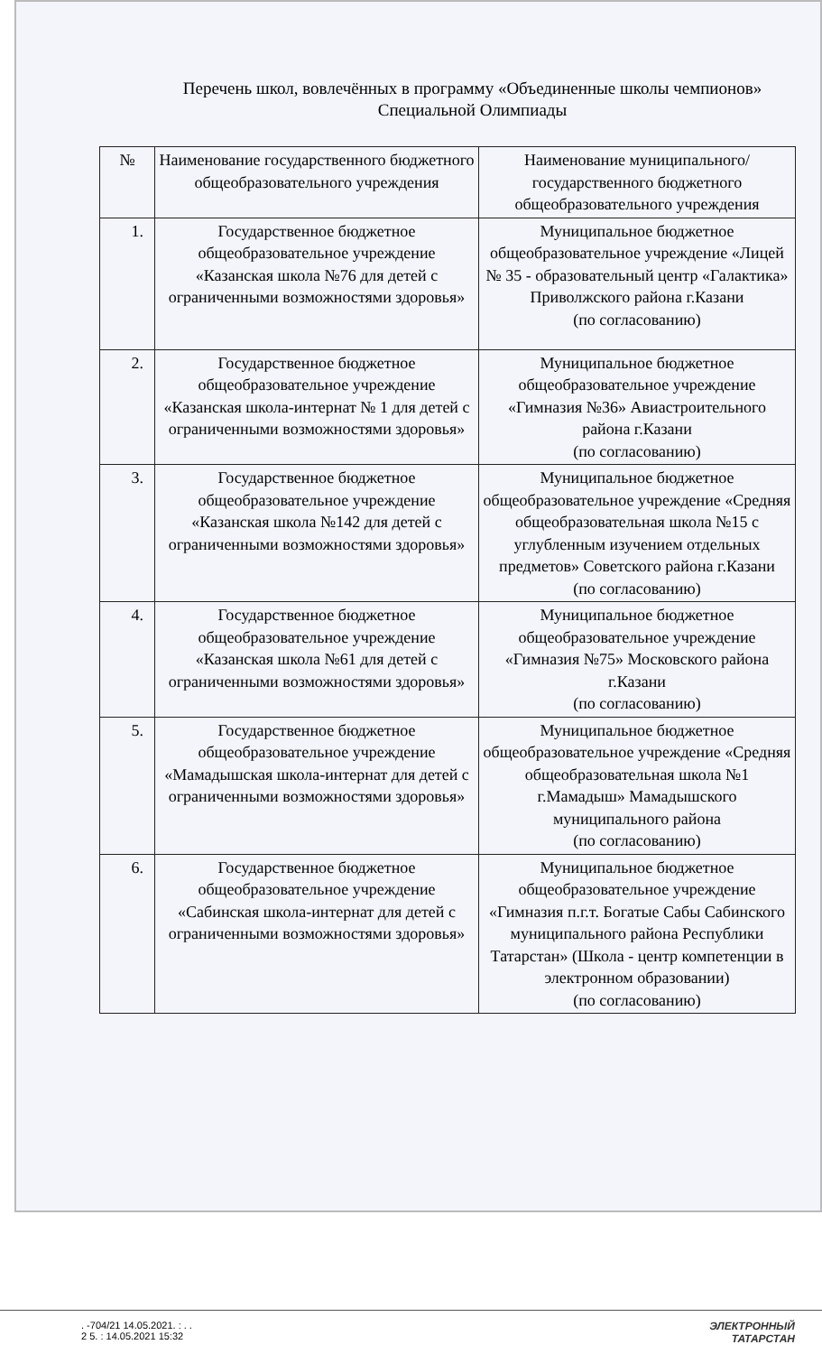Перечень школ, вовлечённых в программу «Объединенные школы чемпионов» Специальной Олимпиады
| № | Наименование государственного бюджетного общеобразовательного учреждения | Наименование муниципального/государственного бюджетного общеобразовательного учреждения |
| --- | --- | --- |
| 1. | Государственное бюджетное общеобразовательное учреждение «Казанская школа №76 для детей с ограниченными возможностями здоровья» | Муниципальное бюджетное общеобразовательное учреждение «Лицей № 35 - образовательный центр «Галактика» Приволжского района г.Казани (по согласованию) |
| 2. | Государственное бюджетное общеобразовательное учреждение «Казанская школа-интернат № 1 для детей с ограниченными возможностями здоровья» | Муниципальное бюджетное общеобразовательное учреждение «Гимназия №36» Авиастроительного района г.Казани (по согласованию) |
| 3. | Государственное бюджетное общеобразовательное учреждение «Казанская школа №142 для детей с ограниченными возможностями здоровья» | Муниципальное бюджетное общеобразовательное учреждение «Средняя общеобразовательная школа №15 с углубленным изучением отдельных предметов» Советского района г.Казани (по согласованию) |
| 4. | Государственное бюджетное общеобразовательное учреждение «Казанская школа №61 для детей с ограниченными возможностями здоровья» | Муниципальное бюджетное общеобразовательное учреждение «Гимназия №75» Московского района г.Казани (по согласованию) |
| 5. | Государственное бюджетное общеобразовательное учреждение «Мамадышская школа-интернат для детей с ограниченными возможностями здоровья» | Муниципальное бюджетное общеобразовательное учреждение «Средняя общеобразовательная школа №1 г.Мамадыш» Мамадышского муниципального района (по согласованию) |
| 6. | Государственное бюджетное общеобразовательное учреждение «Сабинская школа-интернат для детей с ограниченными возможностями здоровья» | Муниципальное бюджетное общеобразовательное учреждение «Гимназия п.г.т. Богатые Сабы Сабинского муниципального района Республики Татарстан» (Школа - центр компетенции в электронном образовании) (по согласованию) |
. -704/21 14.05.2021. : . .
2 5. : 14.05.2021 15:32
ЭЛЕКТРОННЫЙ
ТАТАРСТАН